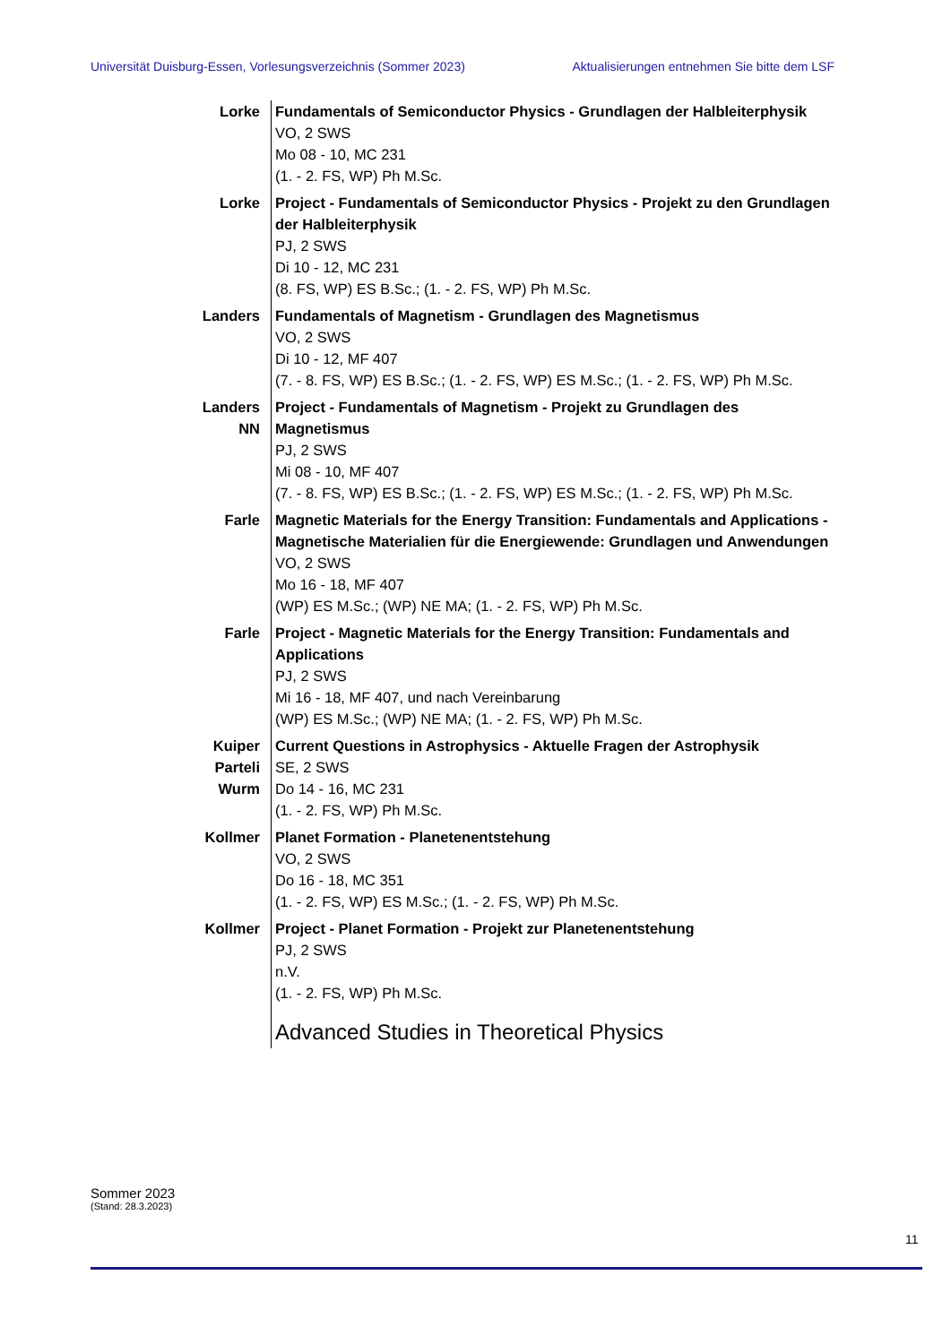Universität Duisburg-Essen, Vorlesungsverzeichnis (Sommer 2023) Aktualisierungen entnehmen Sie bitte dem LSF
| Lorke | Fundamentals of Semiconductor Physics - Grundlagen der Halbleiterphysik VO, 2 SWS Mo 08 - 10, MC 231 (1. - 2. FS, WP) Ph M.Sc. |
| Lorke | Project - Fundamentals of Semiconductor Physics - Projekt zu den Grundlagen der Halbleiterphysik PJ, 2 SWS Di 10 - 12, MC 231 (8. FS, WP) ES B.Sc.; (1. - 2. FS, WP) Ph M.Sc. |
| Landers | Fundamentals of Magnetism - Grundlagen des Magnetismus VO, 2 SWS Di 10 - 12, MF 407 (7. - 8. FS, WP) ES B.Sc.; (1. - 2. FS, WP) ES M.Sc.; (1. - 2. FS, WP) Ph M.Sc. |
| Landers NN | Project - Fundamentals of Magnetism - Projekt zu Grundlagen des Magnetismus PJ, 2 SWS Mi 08 - 10, MF 407 (7. - 8. FS, WP) ES B.Sc.; (1. - 2. FS, WP) ES M.Sc.; (1. - 2. FS, WP) Ph M.Sc. |
| Farle | Magnetic Materials for the Energy Transition: Fundamentals and Applications - Magnetische Materialien für die Energiewende: Grundlagen und Anwendungen VO, 2 SWS Mo 16 - 18, MF 407 (WP) ES M.Sc.; (WP) NE MA; (1. - 2. FS, WP) Ph M.Sc. |
| Farle | Project - Magnetic Materials for the Energy Transition: Fundamentals and Applications PJ, 2 SWS Mi 16 - 18, MF 407, und nach Vereinbarung (WP) ES M.Sc.; (WP) NE MA; (1. - 2. FS, WP) Ph M.Sc. |
| Kuiper Parteli Wurm | Current Questions in Astrophysics - Aktuelle Fragen der Astrophysik SE, 2 SWS Do 14 - 16, MC 231 (1. - 2. FS, WP) Ph M.Sc. |
| Kollmer | Planet Formation - Planetenentstehung VO, 2 SWS Do 16 - 18, MC 351 (1. - 2. FS, WP) ES M.Sc.; (1. - 2. FS, WP) Ph M.Sc. |
| Kollmer | Project - Planet Formation - Projekt zur Planetenentstehung PJ, 2 SWS n.V. (1. - 2. FS, WP) Ph M.Sc. |
| | Advanced Studies in Theoretical Physics |
Sommer 2023
(Stand: 28.3.2023)
11